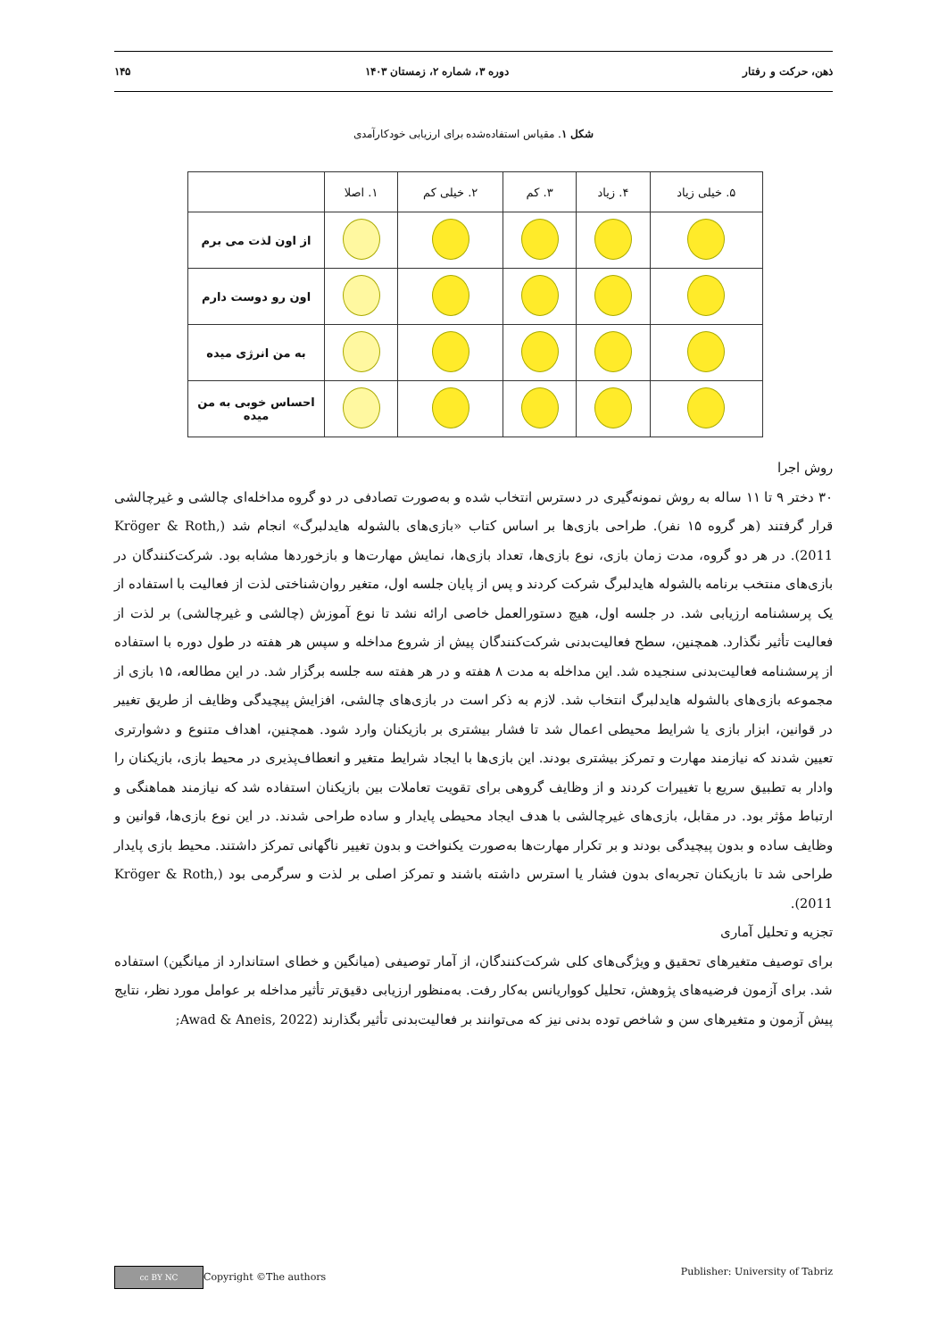ذهن، حرکت و رفتار دوره ۳، شماره ۲، زمستان ۱۴۰۳ ۱۴۵
شکل ۱. مقیاس استفاده‌شده برای ارزیابی خودکارآمدی
| ۵. خیلی زیاد | ۴. زیاد | ۳. کم | ۲. خیلی کم | ۱. اصلا | |
| --- | --- | --- | --- | --- | --- |
| | | | | | از اون لذت می برم |
| | | | | | اون رو دوست دارم |
| | | | | | به من انرژی میده |
| | | | | | احساس خوبی به من میده |
روش اجرا
۳۰ دختر ۹ تا ۱۱ ساله به روش نمونه‌گیری در دسترس انتخاب شده و به‌صورت تصادفی در دو گروه مداخله‌ای چالشی و غیرچالشی قرار گرفتند (هر گروه ۱۵ نفر). طراحی بازی‌ها بر اساس کتاب «بازی‌های بالشوله هایدلبرگ» انجام شد (Kröger & Roth, 2011). در هر دو گروه، مدت زمان بازی، نوع بازی‌ها، تعداد بازی‌ها، نمایش مهارت‌ها و بازخوردها مشابه بود. شرکت‌کنندگان در بازی‌های منتخب برنامه بالشوله هایدلبرگ شرکت کردند و پس از پایان جلسه اول، متغیر روان‌شناختی لذت از فعالیت با استفاده از یک پرسشنامه ارزیابی شد. در جلسه اول، هیچ دستورالعمل خاصی ارائه نشد تا نوع آموزش (چالشی و غیرچالشی) بر لذت از فعالیت تأثیر نگذارد. همچنین، سطح فعالیت‌بدنی شرکت‌کنندگان پیش از شروع مداخله و سپس هر هفته در طول دوره با استفاده از پرسشنامه فعالیت‌بدنی سنجیده شد. این مداخله به مدت ۸ هفته و در هر هفته سه جلسه برگزار شد. در این مطالعه، ۱۵ بازی از مجموعه بازی‌های بالشوله هایدلبرگ انتخاب شد. لازم به ذکر است در بازی‌های چالشی، افزایش پیچیدگی وظایف از طریق تغییر در قوانین، ابزار بازی یا شرایط محیطی اعمال شد تا فشار بیشتری بر بازیکنان وارد شود. همچنین، اهداف متنوع و دشوارتری تعیین شدند که نیازمند مهارت و تمرکز بیشتری بودند. این بازی‌ها با ایجاد شرایط متغیر و انعطاف‌پذیری در محیط بازی، بازیکنان را وادار به تطبیق سریع با تغییرات کردند و از وظایف گروهی برای تقویت تعاملات بین بازیکنان استفاده شد که نیازمند هماهنگی و ارتباط مؤثر بود. در مقابل، بازی‌های غیرچالشی با هدف ایجاد محیطی پایدار و ساده طراحی شدند. در این نوع بازی‌ها، قوانین و وظایف ساده و بدون پیچیدگی بودند و بر تکرار مهارت‌ها به‌صورت یکنواخت و بدون تغییر ناگهانی تمرکز داشتند. محیط بازی پایدار طراحی شد تا بازیکنان تجربه‌ای بدون فشار یا استرس داشته باشند و تمرکز اصلی بر لذت و سرگرمی بود (Kröger & Roth, 2011).
تجزیه و تحلیل آماری
برای توصیف متغیرهای تحقیق و ویژگی‌های کلی شرکت‌کنندگان، از آمار توصیفی (میانگین و خطای استاندارد از میانگین) استفاده شد. برای آزمون فرضیه‌های پژوهش، تحلیل کوواریانس به‌کار رفت. به‌منظور ارزیابی دقیق‌تر تأثیر مداخله بر عوامل مورد نظر، نتایج پیش آزمون و متغیرهای سن و شاخص توده بدنی نیز که می‌توانند بر فعالیت‌بدنی تأثیر بگذارند (Awad & Aneis, 2022;
cc BY NC Copyright ©The authors Publisher: University of Tabriz